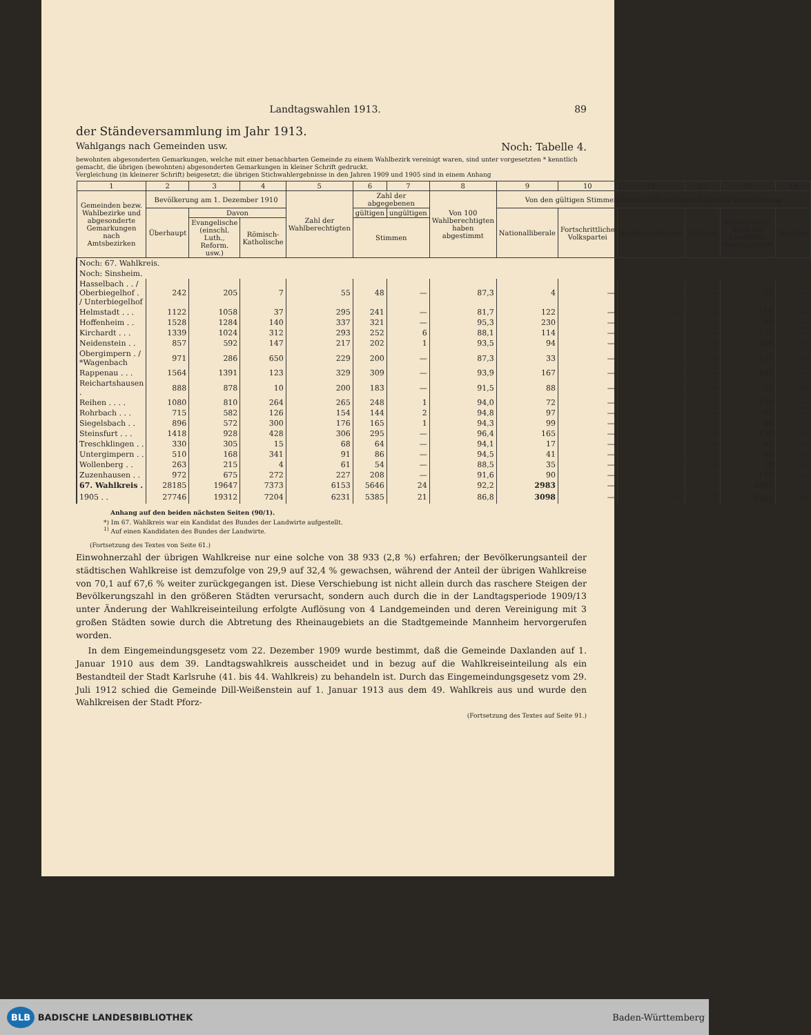Landtagswahlen 1913. 89
der Ständeversammlung im Jahr 1913.
Wahlgangs nach Gemeinden usw. Noch: Tabelle 4.
bewohnten abgesonderten Gemarkungen, welche mit einer benachbarten Gemeinde zu einem Wahlbezirk vereinigt waren, sind unter vorgesetzten * kenntlich gemacht, die übrigen (bewohnten) abgesonderten Gemarkungen in kleiner Schrift gedruckt.
Vergleichung (in kleinerer Schrift) beigesetzt; die übrigen Stichwahlergebnisse in den Jahren 1909 und 1905 sind in einem Anhang
| 1 | 2 | 3 | 4 | 5 | 6 | 7 | 8 | 9 | 10 | 11 | 12 | 13 | 14 |
| --- | --- | --- | --- | --- | --- | --- | --- | --- | --- | --- | --- | --- | --- |
| Gemeinden bezw. Wahlbezirke und abgesonderte Gemarkungen nach Amtsbezirken | Bevölkerung am 1. Dezember 1910 | | | Zahl der Wahlberechtigten | Zahl der abgegebenen | | Von 100 Wahlberechtigten haben abgestimmt | Von den gültigen Stimmen fielen auf Kandidaten folgender Parteistellung | | | | | |
| | Überhaupt | Davon | | | gültigen | ungültigen | | Nationalliberale | Fortschrittliche Volkspartei | Sozialdemokraten | Zentrum | Konservative, Bund der Landwirte, Reichspartei*) | Sonstige |
| | | Evangelische (einschl. Luth., Reform. usw.) | Römisch-Katholische | | Stimmen | | | | | | | | |
| Noch: 67. Wahlkreis. | | | | | | | | | | | | | |
| Noch: Sinsheim. | | | | | | | | | | | | | |
| Hasselbach . . / Oberbiegelhof . / Unterbiegelhof | 242 | 205 | 7 | 55 | 48 | — | 87,3 | 4 | — | — | — | 44 | — |
| Helmstadt . . . | 1122 | 1058 | 37 | 295 | 241 | — | 81,7 | 122 | — | — | — | 119 | — |
| Hoffenheim . . | 1528 | 1284 | 140 | 337 | 321 | — | 95,3 | 230 | — | — | — | 91 | — |
| Kirchardt . . . | 1339 | 1024 | 312 | 293 | 252 | 6 | 88,1 | 114 | — | — | — | 138 | — |
| Neidenstein . . | 857 | 592 | 147 | 217 | 202 | 1 | 93,5 | 94 | — | — | — | 108 | — |
| Obergimpern . / *Wagenbach | 971 | 286 | 650 | 229 | 200 | — | 87,3 | 33 | — | — | — | 167 | — |
| Rappenau . . . | 1564 | 1391 | 123 | 329 | 309 | — | 93,9 | 167 | — | — | — | 142 | — |
| Reichartshausen . | 888 | 878 | 10 | 200 | 183 | — | 91,5 | 88 | — | — | — | 95 | — |
| Reihen . . . . | 1080 | 810 | 264 | 265 | 248 | 1 | 94,0 | 72 | — | — | — | 176 | — |
| Rohrbach . . . | 715 | 582 | 126 | 154 | 144 | 2 | 94,8 | 97 | — | — | — | 47 | — |
| Siegelsbach . . | 896 | 572 | 300 | 176 | 165 | 1 | 94,3 | 99 | — | — | — | 66 | — |
| Steinsfurt . . . | 1418 | 928 | 428 | 306 | 295 | — | 96,4 | 165 | — | — | — | 130 | — |
| Treschklingen . . | 330 | 305 | 15 | 68 | 64 | — | 94,1 | 17 | — | — | — | 47 | — |
| Untergimpern . . | 510 | 168 | 341 | 91 | 86 | — | 94,5 | 41 | — | — | — | 45 | — |
| Wollenberg . . | 263 | 215 | 4 | 61 | 54 | — | 88,5 | 35 | — | — | — | 19 | — |
| Zuzenhausen . . | 972 | 675 | 272 | 227 | 208 | — | 91,6 | 90 | — | — | — | 118 | — |
| 67. Wahlkreis . | 28185 | 19647 | 7373 | 6153 | 5646 | 24 | 92,2 | 2983 | — | — | — | 2663 | — |
| 1905 . . | 27746 | 19312 | 7204 | 6231 | 5385 | 21 | 86,8 | 3098 | — | — | 2 | <sup>1)</sup> 2285 | — |
Anhang auf den beiden nächsten Seiten (90/1).
*) Im 67. Wahlkreis war ein Kandidat des Bundes der Landwirte aufgestellt.
<sup>1)</sup> Auf einen Kandidaten des Bundes der Landwirte.
(Fortsetzung des Textes von Seite 61.)
Einwohnerzahl der übrigen Wahlkreise nur eine solche von 38 933 (2,8 %) erfahren; der Bevölkerungsanteil der städtischen Wahlkreise ist demzufolge von 29,9 auf 32,4 % gewachsen, während der Anteil der übrigen Wahlkreise von 70,1 auf 67,6 % weiter zurückgegangen ist. Diese Verschiebung ist nicht allein durch das raschere Steigen der Bevölkerungszahl in den größeren Städten verursacht, sondern auch durch die in der Landtagsperiode 1909/13 unter Änderung der Wahlkreiseinteilung erfolgte Auflösung von 4 Landgemeinden und deren Vereinigung mit 3 großen Städten sowie durch die Abtretung des Rheinaugebiets an die Stadtgemeinde Mannheim hervorgerufen worden.
In dem Eingemeindungsgesetz vom 22. Dezember 1909 wurde bestimmt, daß die Gemeinde Daxlanden auf 1. Januar 1910 aus dem 39. Landtagswahlkreis ausscheidet und in bezug auf die Wahlkreiseinteilung als ein Bestandteil der Stadt Karlsruhe (41. bis 44. Wahlkreis) zu behandeln ist. Durch das Eingemeindungsgesetz vom 29. Juli 1912 schied die Gemeinde Dill-Weißenstein auf 1. Januar 1913 aus dem 49. Wahlkreis aus und wurde den Wahlkreisen der Stadt Pforz-
(Fortsetzung des Textes auf Seite 91.)
BLB BADISCHE LANDESBIBLIOTHEK Baden-Württemberg